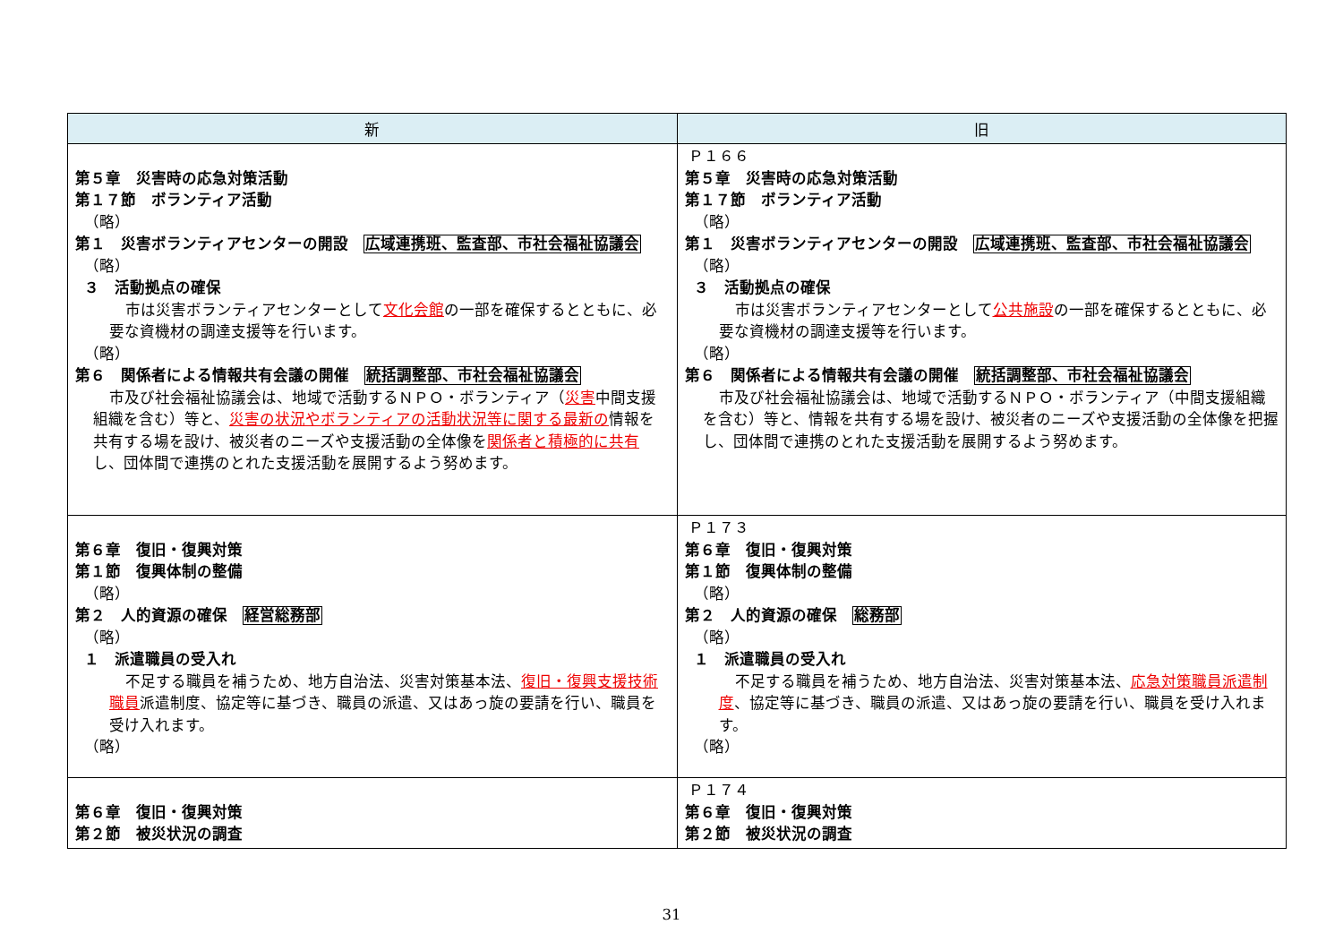| 新 | 旧 |
| --- | --- |
| 第５章 災害時の応急対策活動 第１７節 ボランティア活動 （略） 第１ 災害ボランティアセンターの開設 広域連携班、監査部、市社会福祉協議会 （略） ３ 活動拠点の確保 市は災害ボランティアセンターとして 文化会館 の一部を確保するとともに、必要な資機材の調達支援等を行います。 （略） 第６ 関係者による情報共有会議の開催 統括調整部、市社会福祉協議会 市及び社会福祉協議会は、地域で活動するＮＰＯ・ボランティア（ 災害 中間支援組織を含む）等と、 災害の状況やボランティアの活動状況等に関する最新の 情報を共有する場を設け、被災者のニーズや支援活動の全体像を 関係者と積極的に共有 し、団体間で連携のとれた支援活動を展開するよう努めます。 | Ｐ１６６ 第５章 災害時の応急対策活動 第１７節 ボランティア活動 （略） 第１ 災害ボランティアセンターの開設 広域連携班、監査部、市社会福祉協議会 （略） ３ 活動拠点の確保 市は災害ボランティアセンターとして 公共施設 の一部を確保するとともに、必要な資機材の調達支援等を行います。 （略） 第６ 関係者による情報共有会議の開催 統括調整部、市社会福祉協議会 市及び社会福祉協議会は、地域で活動するＮＰＯ・ボランティア（中間支援組織を含む）等と、情報を共有する場を設け、被災者のニーズや支援活動の全体像を把握し、団体間で連携のとれた支援活動を展開するよう努めます。 |
| 第６章 復旧・復興対策 第１節 復興体制の整備 （略） 第２ 人的資源の確保 経営総務部 （略） １ 派遣職員の受入れ 不足する職員を補うため、地方自治法、災害対策基本法、 復旧・復興支援技術職員 派遣制度、協定等に基づき、職員の派遣、又はあっ旋の要請を行い、職員を受け入れます。 （略） | Ｐ１７３ 第６章 復旧・復興対策 第１節 復興体制の整備 （略） 第２ 人的資源の確保 総務部 （略） １ 派遣職員の受入れ 不足する職員を補うため、地方自治法、災害対策基本法、 応急対策職員派遣制度 、協定等に基づき、職員の派遣、又はあっ旋の要請を行い、職員を受け入れます。 （略） |
| 第６章 復旧・復興対策 第２節 被災状況の調査 | Ｐ１７４ 第６章 復旧・復興対策 第２節 被災状況の調査 |
31